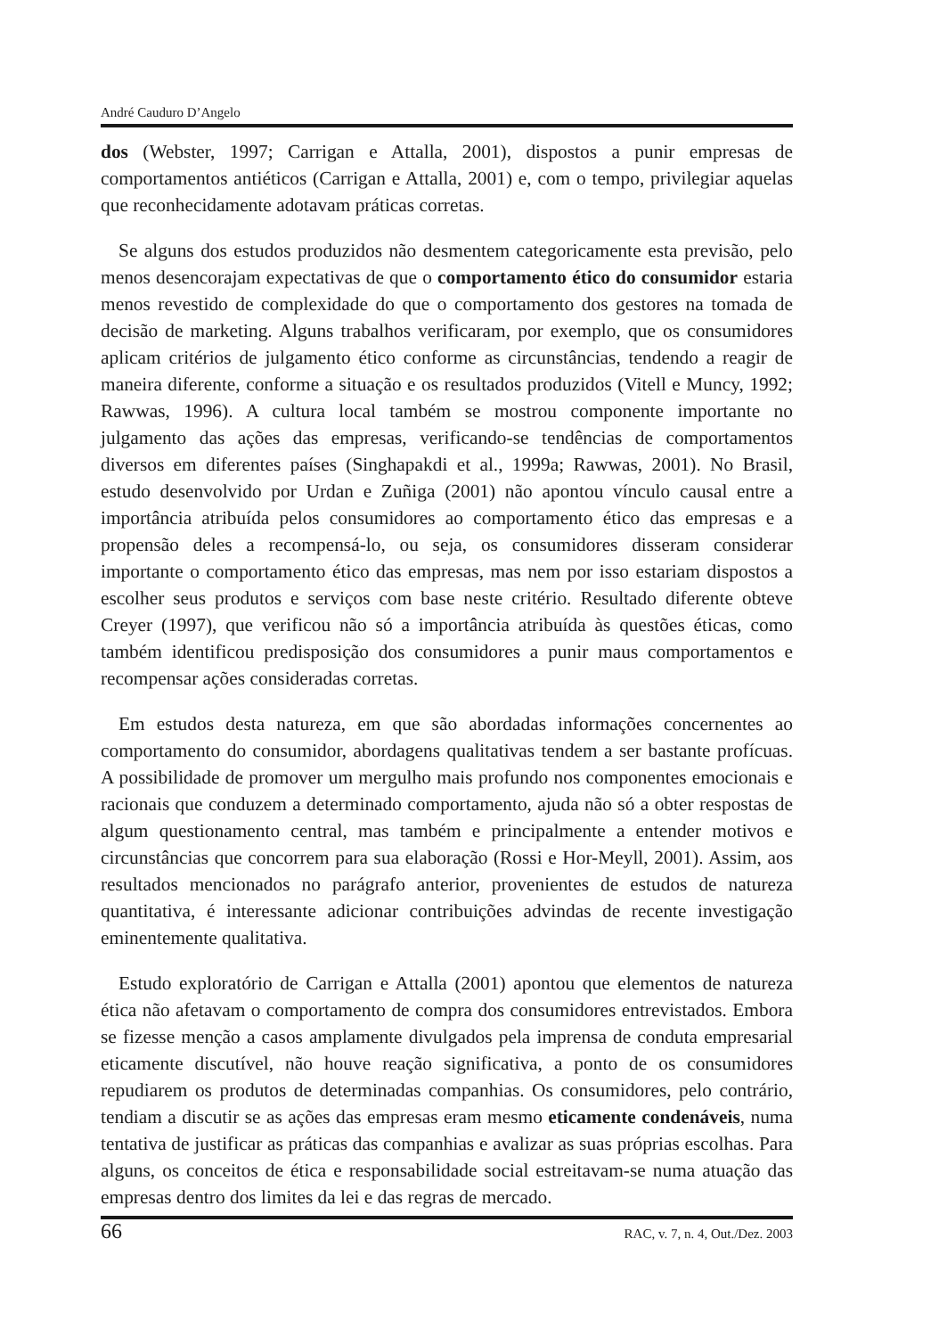André Cauduro D’Angelo
dos (Webster, 1997; Carrigan e Attalla, 2001), dispostos a punir empresas de comportamentos antiéticos (Carrigan e Attalla, 2001) e, com o tempo, privilegiar aquelas que reconhecidamente adotavam práticas corretas.
Se alguns dos estudos produzidos não desmentem categoricamente esta previsão, pelo menos desencorajam expectativas de que o comportamento ético do consumidor estaria menos revestido de complexidade do que o comportamento dos gestores na tomada de decisão de marketing. Alguns trabalhos verificaram, por exemplo, que os consumidores aplicam critérios de julgamento ético conforme as circunstâncias, tendendo a reagir de maneira diferente, conforme a situação e os resultados produzidos (Vitell e Muncy, 1992; Rawwas, 1996). A cultura local também se mostrou componente importante no julgamento das ações das empresas, verificando-se tendências de comportamentos diversos em diferentes países (Singhapakdi et al., 1999a; Rawwas, 2001). No Brasil, estudo desenvolvido por Urdan e Zuñiga (2001) não apontou vínculo causal entre a importância atribuída pelos consumidores ao comportamento ético das empresas e a propensão deles a recompensá-lo, ou seja, os consumidores disseram considerar importante o comportamento ético das empresas, mas nem por isso estariam dispostos a escolher seus produtos e serviços com base neste critério. Resultado diferente obteve Creyer (1997), que verificou não só a importância atribuída às questões éticas, como também identificou predisposição dos consumidores a punir maus comportamentos e recompensar ações consideradas corretas.
Em estudos desta natureza, em que são abordadas informações concernentes ao comportamento do consumidor, abordagens qualitativas tendem a ser bastante profícuas. A possibilidade de promover um mergulho mais profundo nos componentes emocionais e racionais que conduzem a determinado comportamento, ajuda não só a obter respostas de algum questionamento central, mas também e principalmente a entender motivos e circunstâncias que concorrem para sua elaboração (Rossi e Hor-Meyll, 2001). Assim, aos resultados mencionados no parágrafo anterior, provenientes de estudos de natureza quantitativa, é interessante adicionar contribuições advindas de recente investigação eminentemente qualitativa.
Estudo exploratório de Carrigan e Attalla (2001) apontou que elementos de natureza ética não afetavam o comportamento de compra dos consumidores entrevistados. Embora se fizesse menção a casos amplamente divulgados pela imprensa de conduta empresarial eticamente discutível, não houve reação significativa, a ponto de os consumidores repudiarem os produtos de determinadas companhias. Os consumidores, pelo contrário, tendiam a discutir se as ações das empresas eram mesmo eticamente condenáveis, numa tentativa de justificar as práticas das companhias e avalizar as suas próprias escolhas. Para alguns, os conceitos de ética e responsabilidade social estreitavam-se numa atuação das empresas dentro dos limites da lei e das regras de mercado.
66 RAC, v. 7, n. 4, Out./Dez. 2003